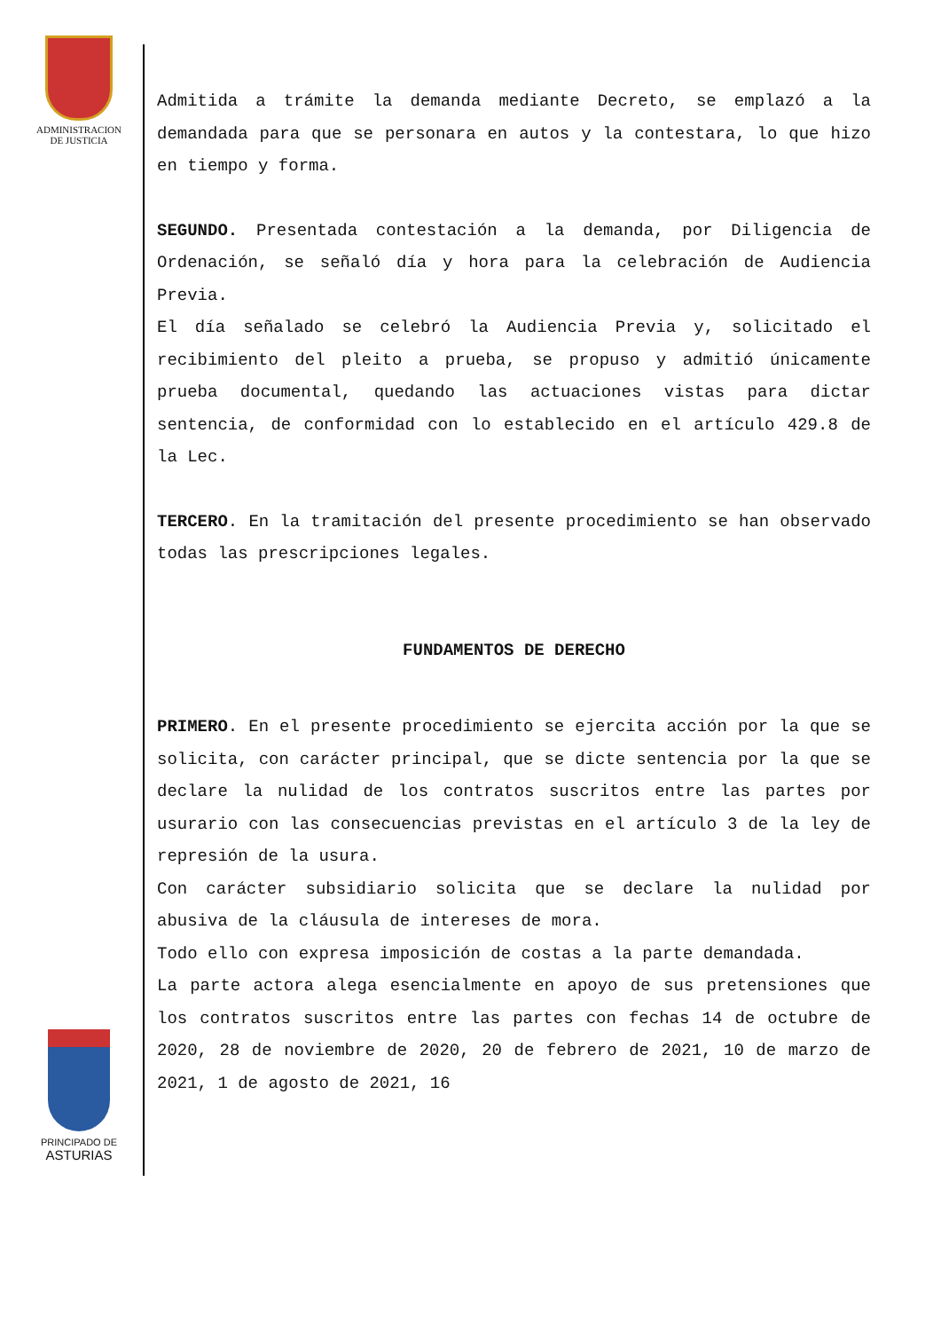ADMINISTRACION
DE JUSTICIA
PRINCIPADO DE
ASTURIAS
Admitida a trámite la demanda mediante Decreto, se emplazó a la demandada para que se personara en autos y la contestara, lo que hizo en tiempo y forma.
SEGUNDO. Presentada contestación a la demanda, por Diligencia de Ordenación, se señaló día y hora para la celebración de Audiencia Previa.
El día señalado se celebró la Audiencia Previa y, solicitado el recibimiento del pleito a prueba, se propuso y admitió únicamente prueba documental, quedando las actuaciones vistas para dictar sentencia, de conformidad con lo establecido en el artículo 429.8 de la Lec.
TERCERO. En la tramitación del presente procedimiento se han observado todas las prescripciones legales.
FUNDAMENTOS DE DERECHO
PRIMERO. En el presente procedimiento se ejercita acción por la que se solicita, con carácter principal, que se dicte sentencia por la que se declare la nulidad de los contratos suscritos entre las partes por usurario con las consecuencias previstas en el artículo 3 de la ley de represión de la usura.
Con carácter subsidiario solicita que se declare la nulidad por abusiva de la cláusula de intereses de mora.
Todo ello con expresa imposición de costas a la parte demandada.
La parte actora alega esencialmente en apoyo de sus pretensiones que los contratos suscritos entre las partes con fechas 14 de octubre de 2020, 28 de noviembre de 2020, 20 de febrero de 2021, 10 de marzo de 2021, 1 de agosto de 2021, 16